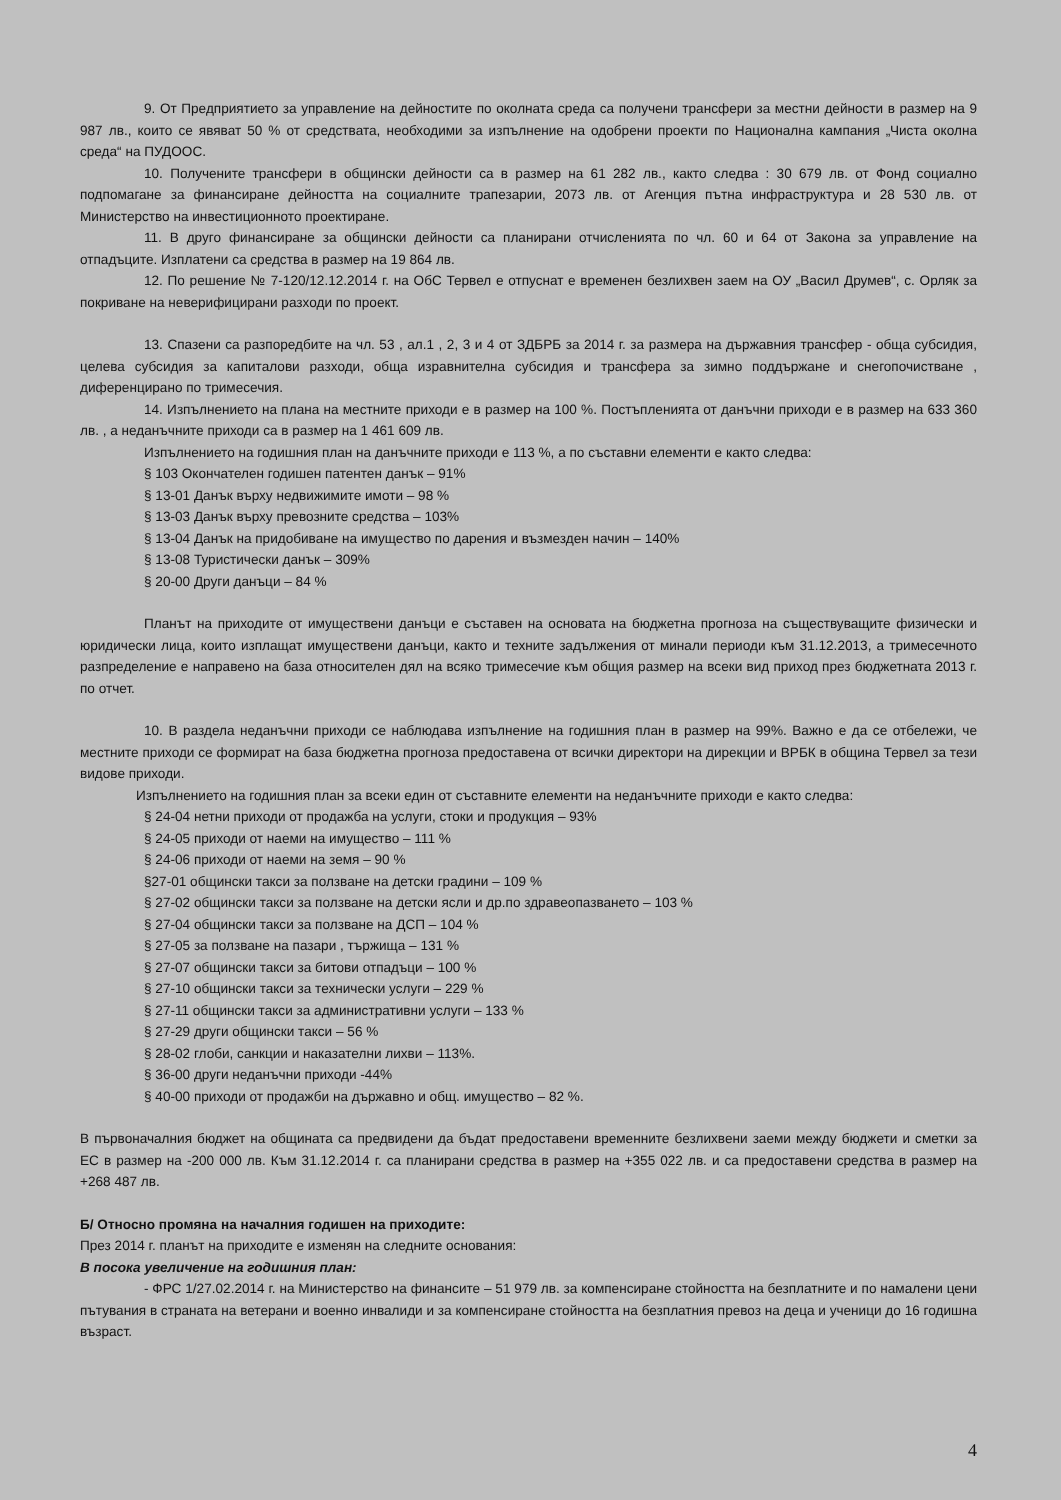9. От Предприятието за управление на дейностите по околната среда са получени трансфери за местни дейности в размер на 9 987 лв., които се явяват 50 % от средствата, необходими за изпълнение на одобрени проекти по Национална кампания „Чиста околна среда“ на ПУДООС.
10. Получените трансфери в общински дейности са в размер на 61 282 лв., както следва : 30 679 лв. от Фонд социално подпомагане за финансиране дейността на социалните трапезарии, 2073 лв. от Агенция пътна инфраструктура и 28 530 лв. от Министерство на инвестиционното проектиране.
11. В друго финансиране за общински дейности са планирани отчисленията по чл. 60 и 64 от Закона за управление на отпадъците. Изплатени са средства в размер на 19 864 лв.
12. По решение № 7-120/12.12.2014 г. на ОбС Тервел е отпуснат е временен безлихвен заем на ОУ „Васил Друмев“, с. Орляк за покриване на неверифицирани разходи по проект.
13. Спазени са разпоредбите на чл. 53 , ал.1 , 2, 3 и 4 от ЗДБРБ за 2014 г. за размера на държавния трансфер - обща субсидия, целева субсидия за капиталови разходи, обща изравнителна субсидия и трансфера за зимно поддържане и снегопочистване , диференцирано по тримесечия.
14. Изпълнението на плана на местните приходи е в размер на 100 %. Постъпленията от данъчни приходи е в размер на 633 360 лв. , а неданъчните приходи са в размер на 1 461 609 лв.
Изпълнението на годишния план на данъчните приходи е 113 %, а по съставни елементи е както следва:
§ 103 Окончателен годишен патентен данък – 91%
§ 13-01 Данък върху недвижимите имоти – 98 %
§ 13-03 Данък върху превозните средства – 103%
§ 13-04 Данък на придобиване на имущество по дарения и възмезден начин – 140%
§ 13-08 Туристически данък – 309%
§ 20-00 Други данъци – 84 %
Планът на приходите от имуществени данъци е съставен на основата на бюджетна прогноза на съществуващите физически и юридически лица, които изплащат имуществени данъци, както и техните задължения от минали периоди към 31.12.2013, а тримесечното разпределение е направено на база относителен дял на всяко тримесечие към общия размер на всеки вид приход през бюджетната 2013 г. по отчет.
10. В раздела неданъчни приходи се наблюдава изпълнение на годишния план в размер на 99%. Важно е да се отбележи, че местните приходи се формират на база бюджетна прогноза предоставена от всички директори на дирекции и ВРБК в община Тервел за тези видове приходи.
Изпълнението на годишния план за всеки един от съставните елементи на неданъчните приходи е както следва:
§ 24-04 нетни приходи от продажба на услуги, стоки и продукция – 93%
§ 24-05 приходи от наеми на имущество – 111 %
§ 24-06 приходи от наеми на земя – 90 %
§27-01 общински такси за ползване на детски градини – 109 %
§ 27-02 общински такси за ползване на детски ясли и др.по здравеопазването – 103 %
§ 27-04 общински такси за ползване на ДСП – 104 %
§ 27-05 за ползване на пазари , тържища – 131 %
§ 27-07 общински такси за битови отпадъци – 100 %
§ 27-10 общински такси за технически услуги – 229 %
§ 27-11 общински такси за административни услуги – 133 %
§ 27-29 други общински такси – 56 %
§ 28-02 глоби, санкции и наказателни лихви – 113%.
§ 36-00 други неданъчни приходи -44%
§ 40-00 приходи от продажби на държавно и общ. имущество – 82 %.
В първоначалния бюджет на общината са предвидени да бъдат предоставени временните безлихвени заеми между бюджети и сметки за ЕС в размер на -200 000 лв. Към 31.12.2014 г. са планирани средства в размер на +355 022 лв. и са предоставени средства в размер на +268 487 лв.
Б/ Относно промяна на началния годишен на приходите:
През 2014 г. планът на приходите е изменян на следните основания:
В посока увеличение на годишния план:
- ФРС 1/27.02.2014 г. на Министерство на финансите – 51 979 лв. за компенсиране стойността на безплатните и по намалени цени пътувания в страната на ветерани и военно инвалиди и за компенсиране стойността на безплатния превоз на деца и ученици до 16 годишна възраст.
4